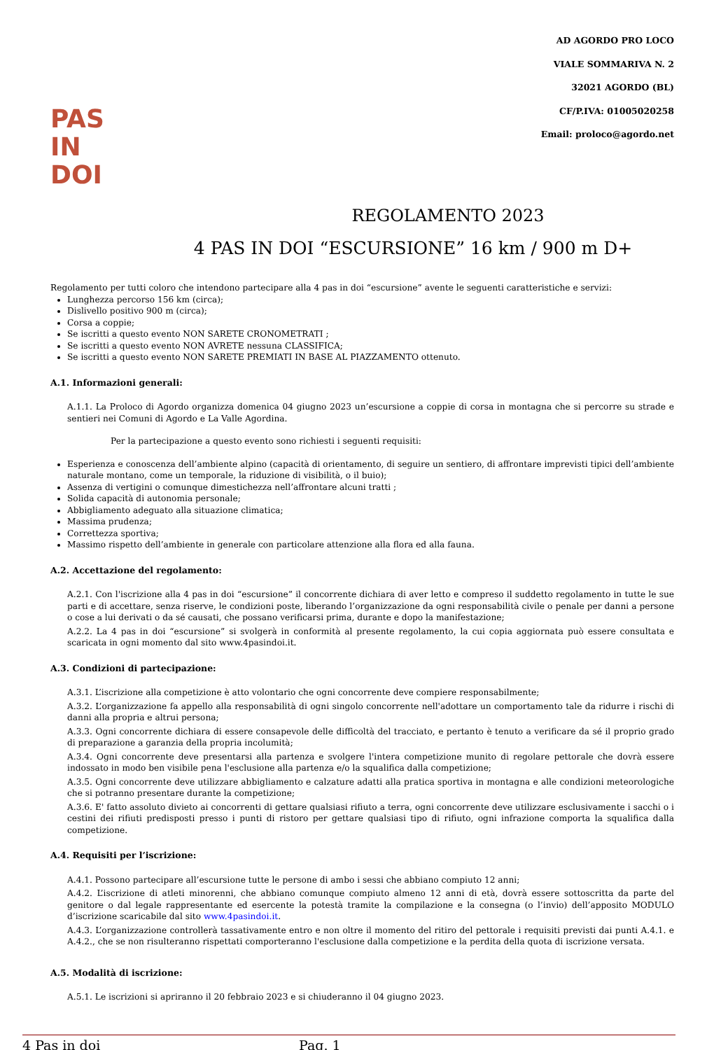PAS
IN
DOI
AD AGORDO PRO LOCO
VIALE SOMMARIVA N. 2
32021 AGORDO (BL)
CF/P.IVA: 01005020258
Email: proloco@agordo.net
REGOLAMENTO 2023
4 PAS IN DOI “ESCURSIONE” 16 km / 900 m D+
Regolamento per tutti coloro che intendono partecipare alla 4 pas in doi “escursione” avente le seguenti caratteristiche e servizi:
Lunghezza percorso 156 km (circa);
Dislivello positivo 900 m (circa);
Corsa a coppie;
Se iscritti a questo evento NON SARETE CRONOMETRATI ;
Se iscritti a questo evento NON AVRETE nessuna CLASSIFICA;
Se iscritti a questo evento NON SARETE PREMIATI IN BASE AL PIAZZAMENTO ottenuto.
A.1. Informazioni generali:
A.1.1. La Proloco di Agordo organizza domenica 04 giugno 2023 un’escursione a coppie di corsa in montagna che si percorre su strade e sentieri nei Comuni di Agordo e La Valle Agordina.
Per la partecipazione a questo evento sono richiesti i seguenti requisiti:
Esperienza e conoscenza dell’ambiente alpino (capacità di orientamento, di seguire un sentiero, di affrontare imprevisti tipici dell’ambiente naturale montano, come un temporale, la riduzione di visibilità, o il buio);
Assenza di vertigini o comunque dimestichezza nell’affrontare alcuni tratti ;
Solida capacità di autonomia personale;
Abbigliamento adeguato alla situazione climatica;
Massima prudenza;
Correttezza sportiva;
Massimo rispetto dell’ambiente in generale con particolare attenzione alla flora ed alla fauna.
A.2. Accettazione del regolamento:
A.2.1. Con l'iscrizione alla 4 pas in doi “escursione” il concorrente dichiara di aver letto e compreso il suddetto regolamento in tutte le sue parti e di accettare, senza riserve, le condizioni poste, liberando l’organizzazione da ogni responsabilità civile o penale per danni a persone o cose a lui derivati o da sé causati, che possano verificarsi prima, durante e dopo la manifestazione;
A.2.2. La 4 pas in doi “escursione” si svolgerà in conformità al presente regolamento, la cui copia aggiornata può essere consultata e scaricata in ogni momento dal sito www.4pasindoi.it.
A.3. Condizioni di partecipazione:
A.3.1. L’iscrizione alla competizione è atto volontario che ogni concorrente deve compiere responsabilmente;
A.3.2. L’organizzazione fa appello alla responsabilità di ogni singolo concorrente nell'adottare un comportamento tale da ridurre i rischi di danni alla propria e altrui persona;
A.3.3. Ogni concorrente dichiara di essere consapevole delle difficoltà del tracciato, e pertanto è tenuto a verificare da sé il proprio grado di preparazione a garanzia della propria incolumità;
A.3.4. Ogni concorrente deve presentarsi alla partenza e svolgere l'intera competizione munito di regolare pettorale che dovrà essere indossato in modo ben visibile pena l'esclusione alla partenza e/o la squalifica dalla competizione;
A.3.5. Ogni concorrente deve utilizzare abbigliamento e calzature adatti alla pratica sportiva in montagna e alle condizioni meteorologiche che si potranno presentare durante la competizione;
A.3.6. E' fatto assoluto divieto ai concorrenti di gettare qualsiasi rifiuto a terra, ogni concorrente deve utilizzare esclusivamente i sacchi o i cestini dei rifiuti predisposti presso i punti di ristoro per gettare qualsiasi tipo di rifiuto, ogni infrazione comporta la squalifica dalla competizione.
A.4. Requisiti per l’iscrizione:
A.4.1. Possono partecipare all’escursione tutte le persone di ambo i sessi che abbiano compiuto 12 anni;
A.4.2. L’iscrizione di atleti minorenni, che abbiano comunque compiuto almeno 12 anni di età, dovrà essere sottoscritta da parte del genitore o dal legale rappresentante ed esercente la potestà tramite la compilazione e la consegna (o l’invio) dell’apposito MODULO d’iscrizione scaricabile dal sito www.4pasindoi.it.
A.4.3. L’organizzazione controllerà tassativamente entro e non oltre il momento del ritiro del pettorale i requisiti previsti dai punti A.4.1. e A.4.2., che se non risulteranno rispettati comporteranno l'esclusione dalla competizione e la perdita della quota di iscrizione versata.
A.5. Modalità di iscrizione:
A.5.1. Le iscrizioni si apriranno il 20 febbraio 2023 e si chiuderanno il 04 giugno 2023.
4 Pas in doi Pag. 1